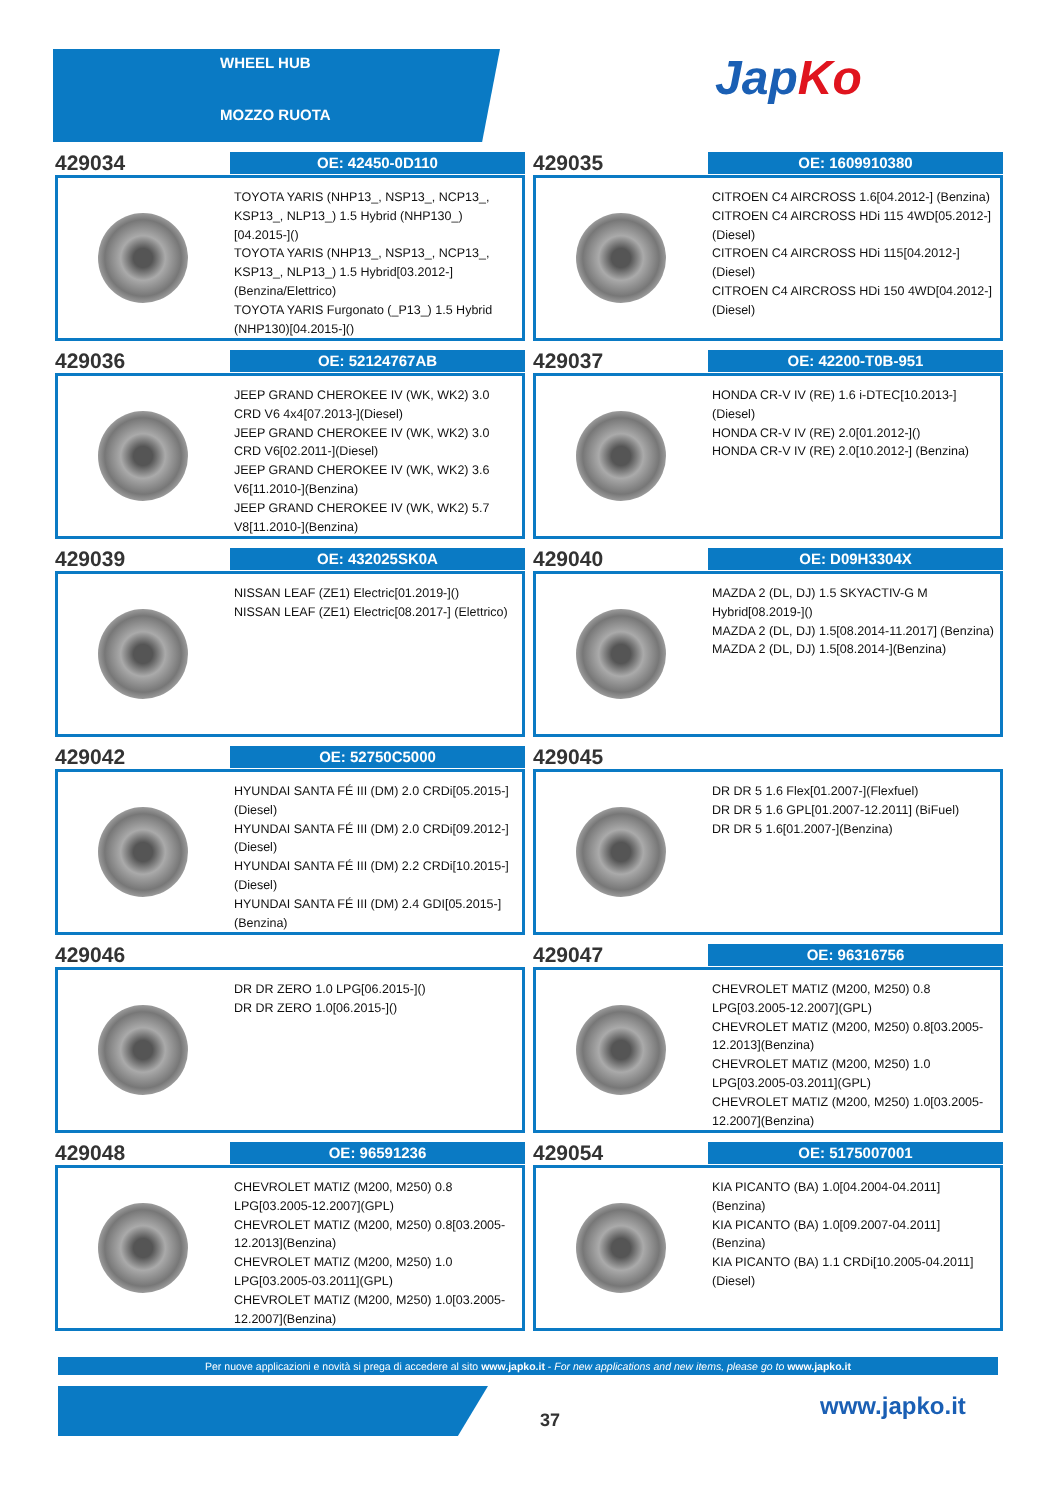WHEEL HUB
MOZZO RUOTA
JapKo
429034
OE: 42450-0D110
TOYOTA YARIS (NHP13_, NSP13_, NCP13_, KSP13_, NLP13_) 1.5 Hybrid (NHP130_)[04.2015-]()
TOYOTA YARIS (NHP13_, NSP13_, NCP13_, KSP13_, NLP13_) 1.5 Hybrid[03.2012-](Benzina/Elettrico)
TOYOTA YARIS Furgonato (_P13_) 1.5 Hybrid (NHP130)[04.2015-]()
429035
OE: 1609910380
CITROEN C4 AIRCROSS 1.6[04.2012-] (Benzina)
CITROEN C4 AIRCROSS HDi 115 4WD[05.2012-](Diesel)
CITROEN C4 AIRCROSS HDi 115[04.2012-] (Diesel)
CITROEN C4 AIRCROSS HDi 150 4WD[04.2012-](Diesel)
429036
OE: 52124767AB
JEEP GRAND CHEROKEE IV (WK, WK2) 3.0 CRD V6 4x4[07.2013-](Diesel)
JEEP GRAND CHEROKEE IV (WK, WK2) 3.0 CRD V6[02.2011-](Diesel)
JEEP GRAND CHEROKEE IV (WK, WK2) 3.6 V6[11.2010-](Benzina)
JEEP GRAND CHEROKEE IV (WK, WK2) 5.7 V8[11.2010-](Benzina)
429037
OE: 42200-T0B-951
HONDA CR-V IV (RE) 1.6 i-DTEC[10.2013-] (Diesel)
HONDA CR-V IV (RE) 2.0[01.2012-]()
HONDA CR-V IV (RE) 2.0[10.2012-] (Benzina)
429039
OE: 432025SK0A
NISSAN LEAF (ZE1) Electric[01.2019-]()
NISSAN LEAF (ZE1) Electric[08.2017-] (Elettrico)
429040
OE: D09H3304X
MAZDA 2 (DL, DJ) 1.5 SKYACTIV-G M Hybrid[08.2019-]()
MAZDA 2 (DL, DJ) 1.5[08.2014-11.2017] (Benzina)
MAZDA 2 (DL, DJ) 1.5[08.2014-](Benzina)
429042
OE: 52750C5000
HYUNDAI SANTA FÉ III (DM) 2.0 CRDi[05.2015-](Diesel)
HYUNDAI SANTA FÉ III (DM) 2.0 CRDi[09.2012-](Diesel)
HYUNDAI SANTA FÉ III (DM) 2.2 CRDi[10.2015-](Diesel)
HYUNDAI SANTA FÉ III (DM) 2.4 GDI[05.2015-](Benzina)
429045
DR DR 5 1.6 Flex[01.2007-](Flexfuel)
DR DR 5 1.6 GPL[01.2007-12.2011] (BiFuel)
DR DR 5 1.6[01.2007-](Benzina)
429046
DR DR ZERO 1.0 LPG[06.2015-]()
DR DR ZERO 1.0[06.2015-]()
429047
OE: 96316756
CHEVROLET MATIZ (M200, M250) 0.8 LPG[03.2005-12.2007](GPL)
CHEVROLET MATIZ (M200, M250) 0.8[03.2005-12.2013](Benzina)
CHEVROLET MATIZ (M200, M250) 1.0 LPG[03.2005-03.2011](GPL)
CHEVROLET MATIZ (M200, M250) 1.0[03.2005-12.2007](Benzina)
429048
OE: 96591236
CHEVROLET MATIZ (M200, M250) 0.8 LPG[03.2005-12.2007](GPL)
CHEVROLET MATIZ (M200, M250) 0.8[03.2005-12.2013](Benzina)
CHEVROLET MATIZ (M200, M250) 1.0 LPG[03.2005-03.2011](GPL)
CHEVROLET MATIZ (M200, M250) 1.0[03.2005-12.2007](Benzina)
429054
OE: 5175007001
KIA PICANTO (BA) 1.0[04.2004-04.2011] (Benzina)
KIA PICANTO (BA) 1.0[09.2007-04.2011] (Benzina)
KIA PICANTO (BA) 1.1 CRDi[10.2005-04.2011](Diesel)
Per nuove applicazioni e novità si prega di accedere al sito www.japko.it - For new applications and new items, please go to www.japko.it
37
www.japko.it